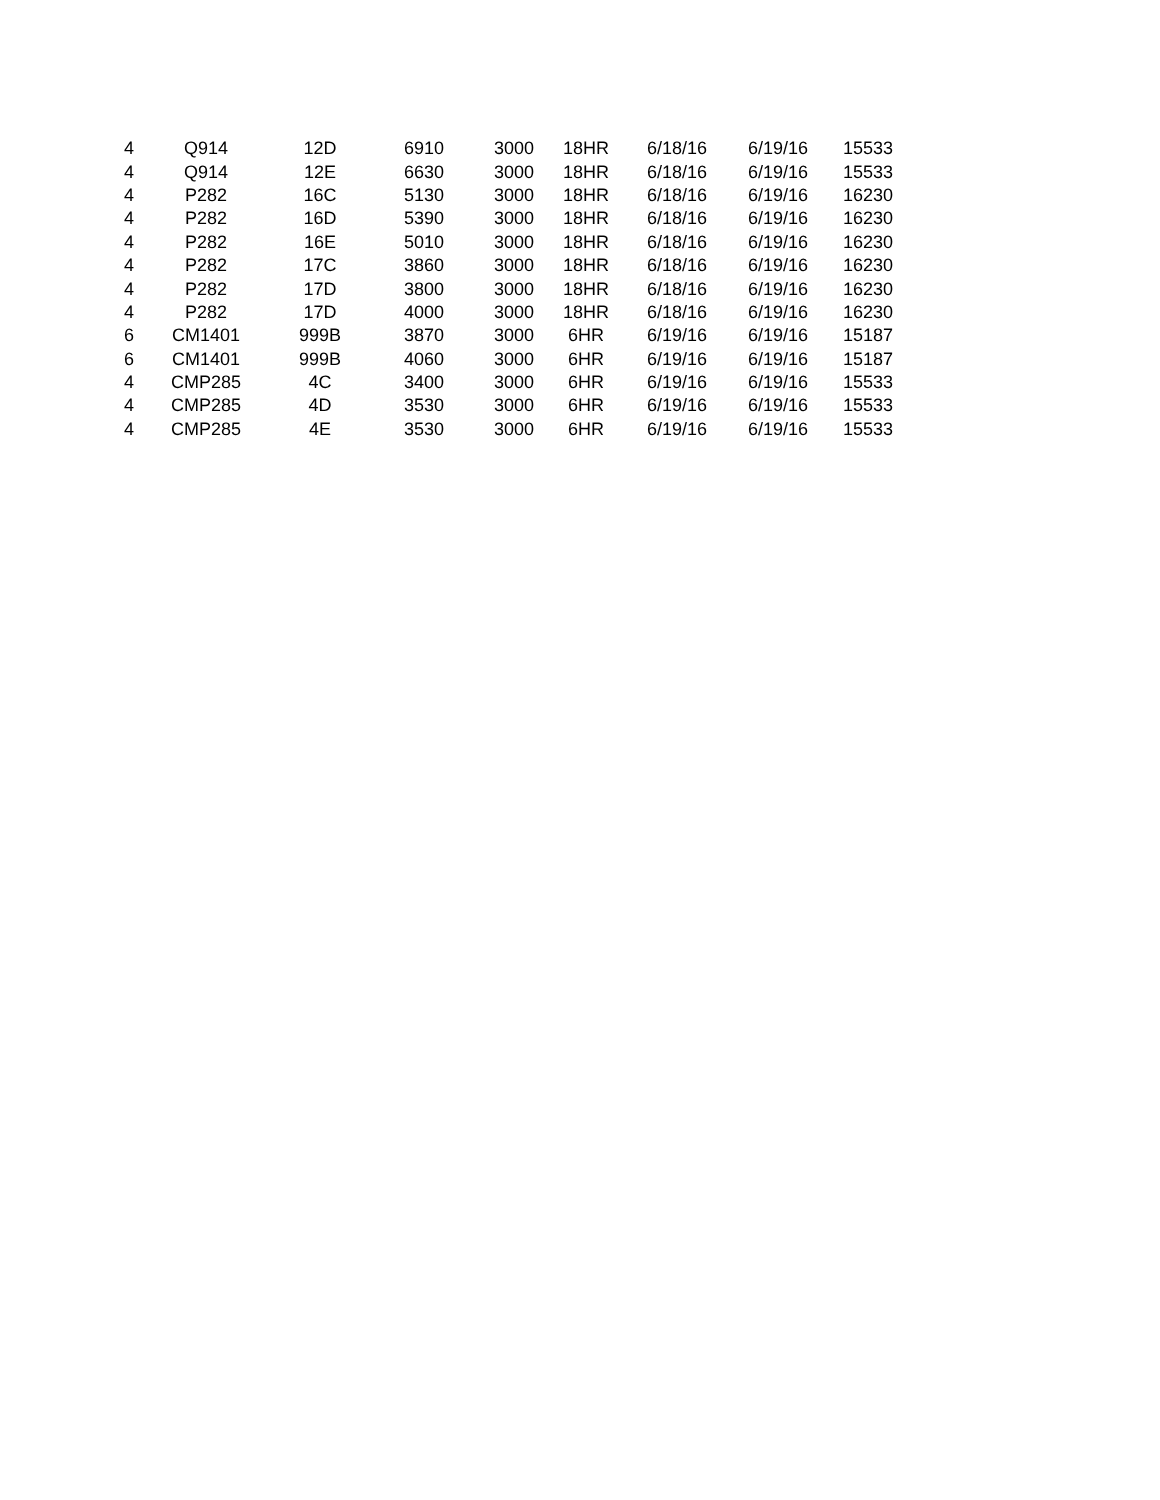| 4 | Q914 | 12D | 6910 | 3000 | 18HR | 6/18/16 | 6/19/16 | 15533 |
| 4 | Q914 | 12E | 6630 | 3000 | 18HR | 6/18/16 | 6/19/16 | 15533 |
| 4 | P282 | 16C | 5130 | 3000 | 18HR | 6/18/16 | 6/19/16 | 16230 |
| 4 | P282 | 16D | 5390 | 3000 | 18HR | 6/18/16 | 6/19/16 | 16230 |
| 4 | P282 | 16E | 5010 | 3000 | 18HR | 6/18/16 | 6/19/16 | 16230 |
| 4 | P282 | 17C | 3860 | 3000 | 18HR | 6/18/16 | 6/19/16 | 16230 |
| 4 | P282 | 17D | 3800 | 3000 | 18HR | 6/18/16 | 6/19/16 | 16230 |
| 4 | P282 | 17D | 4000 | 3000 | 18HR | 6/18/16 | 6/19/16 | 16230 |
| 6 | CM1401 | 999B | 3870 | 3000 | 6HR | 6/19/16 | 6/19/16 | 15187 |
| 6 | CM1401 | 999B | 4060 | 3000 | 6HR | 6/19/16 | 6/19/16 | 15187 |
| 4 | CMP285 | 4C | 3400 | 3000 | 6HR | 6/19/16 | 6/19/16 | 15533 |
| 4 | CMP285 | 4D | 3530 | 3000 | 6HR | 6/19/16 | 6/19/16 | 15533 |
| 4 | CMP285 | 4E | 3530 | 3000 | 6HR | 6/19/16 | 6/19/16 | 15533 |